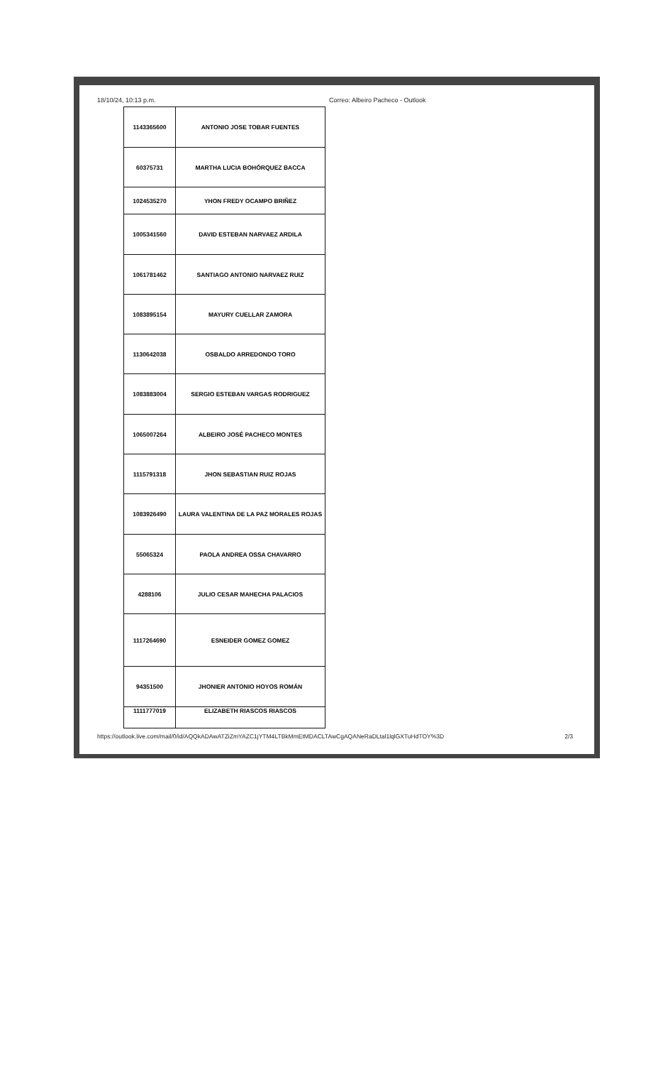18/10/24, 10:13 p.m. Correo: Albeiro Pacheco - Outlook
| 1143365600 | ANTONIO JOSE TOBAR FUENTES |
| 60375731 | MARTHA LUCIA BOHÓRQUEZ BACCA |
| 1024535270 | YHON FREDY OCAMPO BRIÑEZ |
| 1005341560 | DAVID ESTEBAN NARVAEZ ARDILA |
| 1061781462 | SANTIAGO ANTONIO NARVAEZ RUIZ |
| 1083895154 | MAYURY CUELLAR ZAMORA |
| 1130642038 | OSBALDO ARREDONDO TORO |
| 1083883004 | SERGIO ESTEBAN VARGAS RODRIGUEZ |
| 1065007264 | ALBEIRO JOSÉ PACHECO MONTES |
| 1115791318 | JHON SEBASTIAN RUIZ ROJAS |
| 1083926490 | LAURA VALENTINA DE LA PAZ MORALES ROJAS |
| 55065324 | PAOLA ANDREA OSSA CHAVARRO |
| 4288106 | JULIO CESAR MAHECHA PALACIOS |
| 1117264690 | ESNEIDER GOMEZ GOMEZ |
| 94351500 | JHONIER ANTONIO HOYOS ROMÁN |
| 1111777019 | ELIZABETH RIASCOS RIASCOS |
https://outlook.live.com/mail/0/id/AQQkADAwATZiZmYAZC1jYTM4LTBkMmEtMDACLTAwCgAQANeRaDLtal1lqlGXTuHdTOY%3D 2/3